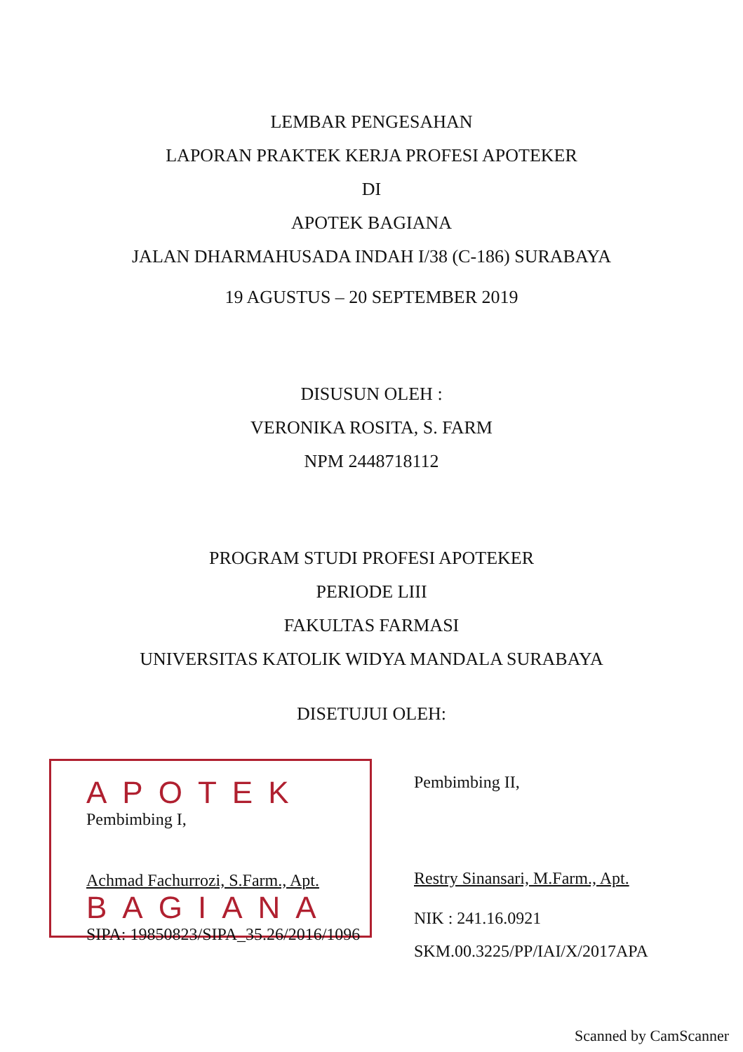LEMBAR PENGESAHAN
LAPORAN PRAKTEK KERJA PROFESI APOTEKER
DI
APOTEK BAGIANA
JALAN DHARMAHUSADA INDAH I/38 (C-186) SURABAYA
19 AGUSTUS – 20 SEPTEMBER 2019
DISUSUN OLEH :
VERONIKA ROSITA, S. FARM
NPM 2448718112
PROGRAM STUDI PROFESI APOTEKER
PERIODE LIII
FAKULTAS FARMASI
UNIVERSITAS KATOLIK WIDYA MANDALA SURABAYA
DISETUJUI OLEH:
APOTEK
Pembimbing I,
Achmad Fachurrozi, S.Farm., Apt.
BAGIANA
SIPA: 19850823/SIPA_35.26/2016/1096
Pembimbing II,
Restry Sinansari, M.Farm., Apt.
NIK : 241.16.0921
SKM.00.3225/PP/IAI/X/2017APA
Scanned by CamScanner